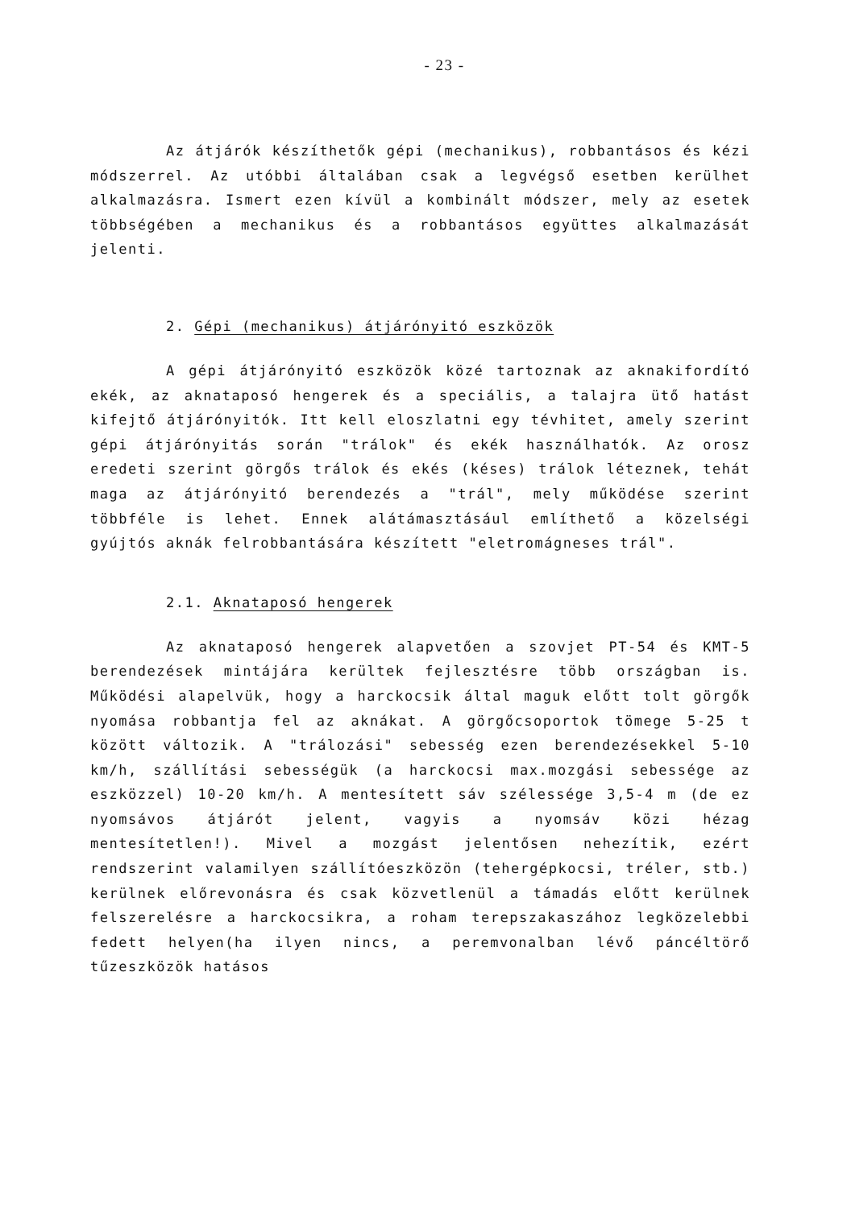- 23 -
Az átjárók készíthetők gépi (mechanikus), robbantásos és kézi módszerrel. Az utóbbi általában csak a legvégső esetben kerülhet alkalmazásra. Ismert ezen kívül a kombinált módszer, mely az esetek többségében a mechanikus és a robbantásos együttes alkalmazását jelenti.
2. Gépi (mechanikus) átjárónyitó eszközök
A gépi átjárónyitó eszközök közé tartoznak az aknakifordító ekék, az aknataposó hengerek és a speciális, a talajra ütő hatást kifejtő átjárónyitók. Itt kell eloszlatni egy tévhitet, amely szerint gépi átjárónyitás során "trálok" és ekék használhatók. Az orosz eredeti szerint görgős trálok és ekés (késes) trálok léteznek, tehát maga az átjárónyitó berendezés a "trál", mely működése szerint többféle is lehet. Ennek alátámasztásául említhető a közelségi gyújtós aknák felrobbantására készített "eletromágneses trál".
2.1. Aknataposó hengerek
Az aknataposó hengerek alapvetően a szovjet PT-54 és KMT-5 berendezések mintájára kerültek fejlesztésre több országban is. Működési alapelvük, hogy a harckocsik által maguk előtt tolt görgők nyomása robbantja fel az aknákat. A görgőcsoportok tömege 5-25 t között változik. A "trálozási" sebesség ezen berendezésekkel 5-10 km/h, szállítási sebességük (a harckocsi max.mozgási sebessége az eszközzel) 10-20 km/h. A mentesített sáv szélessége 3,5-4 m (de ez nyomsávos átjárót jelent, vagyis a nyomsáv közi hézag mentesítetlen!). Mivel a mozgást jelentősen nehezítik, ezért rendszerint valamilyen szállítóeszközön (tehergépkocsi, tréler, stb.) kerülnek előrevonásra és csak közvetlenül a támadás előtt kerülnek felszerelésre a harckocsikra, a roham terepszakaszához legközelebbi fedett helyen(ha ilyen nincs, a peremvonalban lévő páncéltörő tűzeszközök hatásos